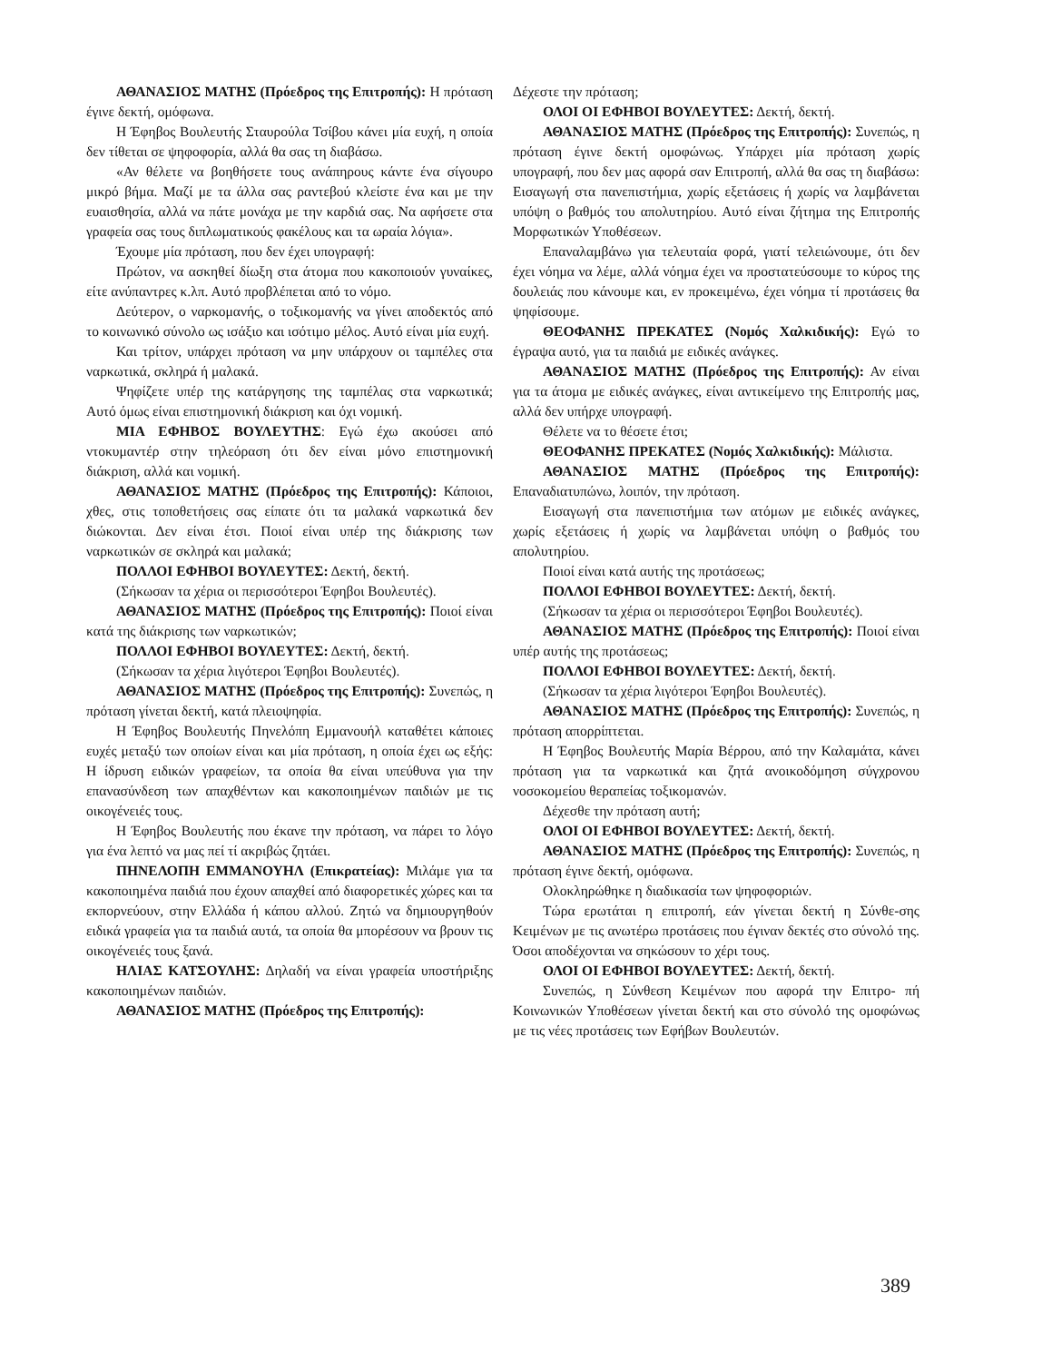ΑΘΑΝΑΣΙΟΣ ΜΑΤΗΣ (Πρόεδρος της Επιτροπής): Η πρόταση έγινε δεκτή, ομόφωνα.
Η Έφηβος Βουλευτής Σταυρούλα Τσίβου κάνει μία ευχή, η οποία δεν τίθεται σε ψηφοφορία, αλλά θα σας τη διαβάσω.
«Αν θέλετε να βοηθήσετε τους ανάπηρους κάντε ένα σίγουρο μικρό βήμα. Μαζί με τα άλλα σας ραντεβού κλείστε ένα και με την ευαισθησία, αλλά να πάτε μονάχα με την καρδιά σας. Να αφήσετε στα γραφεία σας τους διπλωματικούς φακέλους και τα ωραία λόγια».
Έχουμε μία πρόταση, που δεν έχει υπογραφή:
Πρώτον, να ασκηθεί δίωξη στα άτομα που κακοποιούν γυναίκες, είτε ανύπαντρες κ.λπ. Αυτό προβλέπεται από το νόμο.
Δεύτερον, ο ναρκομανής, ο τοξικομανής να γίνει αποδεκτός από το κοινωνικό σύνολο ως ισάξιο και ισότιμο μέλος. Αυτό είναι μία ευχή.
Και τρίτον, υπάρχει πρόταση να μην υπάρχουν οι ταμπέλες στα ναρκωτικά, σκληρά ή μαλακά.
Ψηφίζετε υπέρ της κατάργησης της ταμπέλας στα ναρκωτικά; Αυτό όμως είναι επιστημονική διάκριση και όχι νομική.
ΜΙΑ ΕΦΗΒΟΣ ΒΟΥΛΕΥΤΗΣ: Εγώ έχω ακούσει από ντοκυμαντέρ στην τηλεόραση ότι δεν είναι μόνο επιστημονική διάκριση, αλλά και νομική.
ΑΘΑΝΑΣΙΟΣ ΜΑΤΗΣ (Πρόεδρος της Επιτροπής): Κάποιοι, χθες, στις τοποθετήσεις σας είπατε ότι τα μαλακά ναρκωτικά δεν διώκονται. Δεν είναι έτσι. Ποιοί είναι υπέρ της διάκρισης των ναρκωτικών σε σκληρά και μαλακά;
ΠΟΛΛΟΙ ΕΦΗΒΟΙ ΒΟΥΛΕΥΤΕΣ: Δεκτή, δεκτή.
(Σήκωσαν τα χέρια οι περισσότεροι Έφηβοι Βουλευτές).
ΑΘΑΝΑΣΙΟΣ ΜΑΤΗΣ (Πρόεδρος της Επιτροπής): Ποιοί είναι κατά της διάκρισης των ναρκωτικών;
ΠΟΛΛΟΙ ΕΦΗΒΟΙ ΒΟΥΛΕΥΤΕΣ: Δεκτή, δεκτή.
(Σήκωσαν τα χέρια λιγότεροι Έφηβοι Βουλευτές).
ΑΘΑΝΑΣΙΟΣ ΜΑΤΗΣ (Πρόεδρος της Επιτροπής): Συνεπώς, η πρόταση γίνεται δεκτή, κατά πλειοψηφία.
Η Έφηβος Βουλευτής Πηνελόπη Εμμανουήλ καταθέτει κάποιες ευχές μεταξύ των οποίων είναι και μία πρόταση, η οποία έχει ως εξής: Η ίδρυση ειδικών γραφείων, τα οποία θα είναι υπεύθυνα για την επανασύνδεση των απαχθέντων και κακοποιημένων παιδιών με τις οικογένειές τους.
Η Έφηβος Βουλευτής που έκανε την πρόταση, να πάρει το λόγο για ένα λεπτό να μας πεί τί ακριβώς ζητάει.
ΠΗΝΕΛΟΠΗ ΕΜΜΑΝΟΥΗΛ (Επικρατείας): Μιλάμε για τα κακοποιημένα παιδιά που έχουν απαχθεί από διαφορετικές χώρες και τα εκπορνεύουν, στην Ελλάδα ή κάπου αλλού. Ζητώ να δημιουργηθούν ειδικά γραφεία για τα παιδιά αυτά, τα οποία θα μπορέσουν να βρουν τις οικογένειές τους ξανά.
ΗΛΙΑΣ ΚΑΤΣΟΥΛΗΣ: Δηλαδή να είναι γραφεία υποστήριξης κακοποιημένων παιδιών.
ΑΘΑΝΑΣΙΟΣ ΜΑΤΗΣ (Πρόεδρος της Επιτροπής):
Δέχεστε την πρόταση;
ΟΛΟΙ ΟΙ ΕΦΗΒΟΙ ΒΟΥΛΕΥΤΕΣ: Δεκτή, δεκτή.
ΑΘΑΝΑΣΙΟΣ ΜΑΤΗΣ (Πρόεδρος της Επιτροπής): Συνεπώς, η πρόταση έγινε δεκτή ομοφώνως. Υπάρχει μία πρόταση χωρίς υπογραφή, που δεν μας αφορά σαν Επιτροπή, αλλά θα σας τη διαβάσω: Εισαγωγή στα πανεπιστήμια, χωρίς εξετάσεις ή χωρίς να λαμβάνεται υπόψη ο βαθμός του απολυτηρίου. Αυτό είναι ζήτημα της Επιτροπής Μορφωτικών Υποθέσεων.
Επαναλαμβάνω για τελευταία φορά, γιατί τελειώνουμε, ότι δεν έχει νόημα να λέμε, αλλά νόημα έχει να προστατεύσουμε το κύρος της δουλειάς που κάνουμε και, εν προκειμένω, έχει νόημα τί προτάσεις θα ψηφίσουμε.
ΘΕΟΦΑΝΗΣ ΠΡΕΚΑΤΕΣ (Νομός Χαλκιδικής): Εγώ το έγραψα αυτό, για τα παιδιά με ειδικές ανάγκες.
ΑΘΑΝΑΣΙΟΣ ΜΑΤΗΣ (Πρόεδρος της Επιτροπής): Αν είναι για τα άτομα με ειδικές ανάγκες, είναι αντικείμενο της Επιτροπής μας, αλλά δεν υπήρχε υπογραφή.
Θέλετε να το θέσετε έτσι;
ΘΕΟΦΑΝΗΣ ΠΡΕΚΑΤΕΣ (Νομός Χαλκιδικής): Μάλιστα.
ΑΘΑΝΑΣΙΟΣ ΜΑΤΗΣ (Πρόεδρος της Επιτροπής): Επαναδιατυπώνω, λοιπόν, την πρόταση.
Εισαγωγή στα πανεπιστήμια των ατόμων με ειδικές ανάγκες, χωρίς εξετάσεις ή χωρίς να λαμβάνεται υπόψη ο βαθμός του απολυτηρίου.
Ποιοί είναι κατά αυτής της προτάσεως;
ΠΟΛΛΟΙ ΕΦΗΒΟΙ ΒΟΥΛΕΥΤΕΣ: Δεκτή, δεκτή.
(Σήκωσαν τα χέρια οι περισσότεροι Έφηβοι Βουλευτές).
ΑΘΑΝΑΣΙΟΣ ΜΑΤΗΣ (Πρόεδρος της Επιτροπής): Ποιοί είναι υπέρ αυτής της προτάσεως;
ΠΟΛΛΟΙ ΕΦΗΒΟΙ ΒΟΥΛΕΥΤΕΣ: Δεκτή, δεκτή.
(Σήκωσαν τα χέρια λιγότεροι Έφηβοι Βουλευτές).
ΑΘΑΝΑΣΙΟΣ ΜΑΤΗΣ (Πρόεδρος της Επιτροπής): Συνεπώς, η πρόταση απορρίπτεται.
Η Έφηβος Βουλευτής Μαρία Βέρρου, από την Καλαμάτα, κάνει πρόταση για τα ναρκωτικά και ζητά ανοικοδόμηση σύγχρονου νοσοκομείου θεραπείας τοξικομανών.
Δέχεσθε την πρόταση αυτή;
ΟΛΟΙ ΟΙ ΕΦΗΒΟΙ ΒΟΥΛΕΥΤΕΣ: Δεκτή, δεκτή.
ΑΘΑΝΑΣΙΟΣ ΜΑΤΗΣ (Πρόεδρος της Επιτροπής): Συνεπώς, η πρόταση έγινε δεκτή, ομόφωνα.
Ολοκληρώθηκε η διαδικασία των ψηφοφοριών.
Τώρα ερωτάται η επιτροπή, εάν γίνεται δεκτή η Σύνθε-σης Κειμένων με τις ανωτέρω προτάσεις που έγιναν δεκτές στο σύνολό της. Όσοι αποδέχονται να σηκώσουν το χέρι τους.
ΟΛΟΙ ΟΙ ΕΦΗΒΟΙ ΒΟΥΛΕΥΤΕΣ: Δεκτή, δεκτή.
Συνεπώς, η Σύνθεση Κειμένων που αφορά την Επιτρο- πή Κοινωνικών Υποθέσεων γίνεται δεκτή και στο σύνολό της ομοφώνως με τις νέες προτάσεις των Εφήβων Βουλευτών.
389